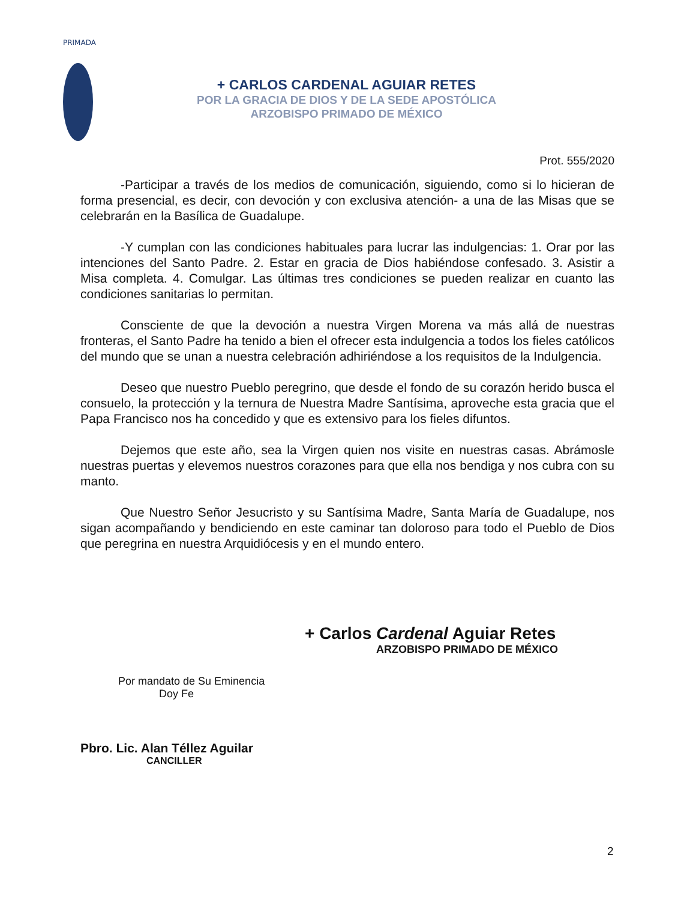PRIMADA
+ CARLOS CARDENAL AGUIAR RETES
POR LA GRACIA DE DIOS Y DE LA SEDE APOSTÓLICA
ARZOBISPO PRIMADO DE MÉXICO
Prot. 555/2020
-Participar a través de los medios de comunicación, siguiendo, como si lo hicieran de forma presencial, es decir, con devoción y con exclusiva atención- a una de las Misas que se celebrarán en la Basílica de Guadalupe.
-Y cumplan con las condiciones habituales para lucrar las indulgencias: 1. Orar por las intenciones del Santo Padre. 2. Estar en gracia de Dios habiéndose confesado. 3. Asistir a Misa completa. 4. Comulgar. Las últimas tres condiciones se pueden realizar en cuanto las condiciones sanitarias lo permitan.
Consciente de que la devoción a nuestra Virgen Morena va más allá de nuestras fronteras, el Santo Padre ha tenido a bien el ofrecer esta indulgencia a todos los fieles católicos del mundo que se unan a nuestra celebración adhiriéndose a los requisitos de la Indulgencia.
Deseo que nuestro Pueblo peregrino, que desde el fondo de su corazón herido busca el consuelo, la protección y la ternura de Nuestra Madre Santísima, aproveche esta gracia que el Papa Francisco nos ha concedido y que es extensivo para los fieles difuntos.
Dejemos que este año, sea la Virgen quien nos visite en nuestras casas. Abrámosle nuestras puertas y elevemos nuestros corazones para que ella nos bendiga y nos cubra con su manto.
Que Nuestro Señor Jesucristo y su Santísima Madre, Santa María de Guadalupe, nos sigan acompañando y bendiciendo en este caminar tan doloroso para todo el Pueblo de Dios que peregrina en nuestra Arquidiócesis y en el mundo entero.
+ Carlos Cardenal Aguiar Retes
ARZOBISPO PRIMADO DE MÉXICO
Por mandato de Su Eminencia
Doy Fe
Pbro. Lic. Alan Téllez Aguilar
CANCILLER
2